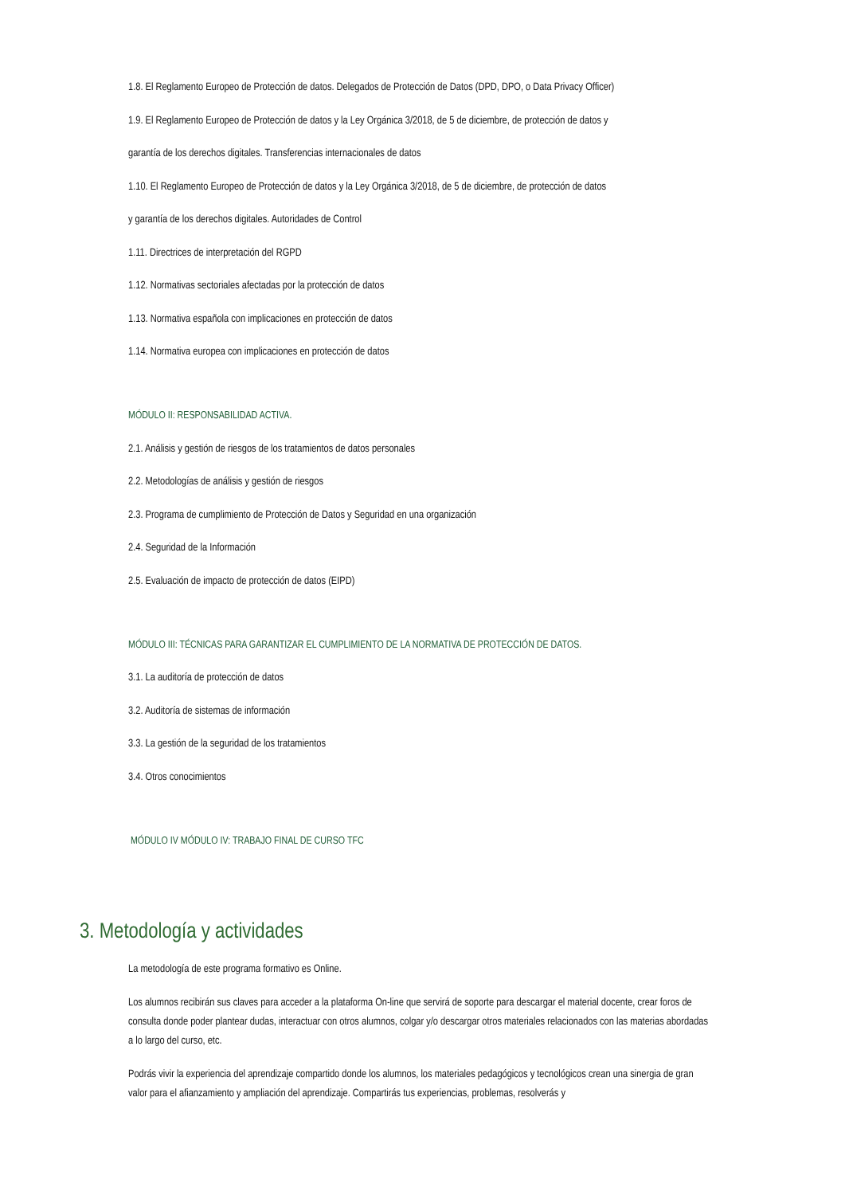1.8. El Reglamento Europeo de Protección de datos. Delegados de Protección de Datos (DPD, DPO, o Data Privacy Officer)
1.9. El Reglamento Europeo de Protección de datos y la Ley Orgánica 3/2018, de 5 de diciembre, de protección de datos y
garantía de los derechos digitales. Transferencias internacionales de datos
1.10. El Reglamento Europeo de Protección de datos y la Ley Orgánica 3/2018, de 5 de diciembre, de protección de datos
y garantía de los derechos digitales. Autoridades de Control
1.11. Directrices de interpretación del RGPD
1.12. Normativas sectoriales afectadas por la protección de datos
1.13. Normativa española con implicaciones en protección de datos
1.14. Normativa europea con implicaciones en protección de datos
MÓDULO II: RESPONSABILIDAD ACTIVA.
2.1. Análisis y gestión de riesgos de los tratamientos de datos personales
2.2. Metodologías de análisis y gestión de riesgos
2.3. Programa de cumplimiento de Protección de Datos y Seguridad en una organización
2.4. Seguridad de la Información
2.5. Evaluación de impacto de protección de datos (EIPD)
MÓDULO III: TÉCNICAS PARA GARANTIZAR EL CUMPLIMIENTO DE LA NORMATIVA DE PROTECCIÓN DE DATOS.
3.1. La auditoría de protección de datos
3.2. Auditoría de sistemas de información
3.3. La gestión de la seguridad de los tratamientos
3.4. Otros conocimientos
MÓDULO IV MÓDULO IV: TRABAJO FINAL DE CURSO TFC
3. Metodología y actividades
La metodología de este programa formativo es Online.
Los alumnos recibirán sus claves para acceder a la plataforma On-line que servirá de soporte para descargar el material docente, crear foros de consulta donde poder plantear dudas, interactuar con otros alumnos, colgar y/o descargar otros materiales relacionados con las materias abordadas a lo largo del curso, etc.
Podrás vivir la experiencia del aprendizaje compartido donde los alumnos, los materiales pedagógicos y tecnológicos crean una sinergia de gran valor para el afianzamiento y ampliación del aprendizaje. Compartirás tus experiencias, problemas, resolverás y